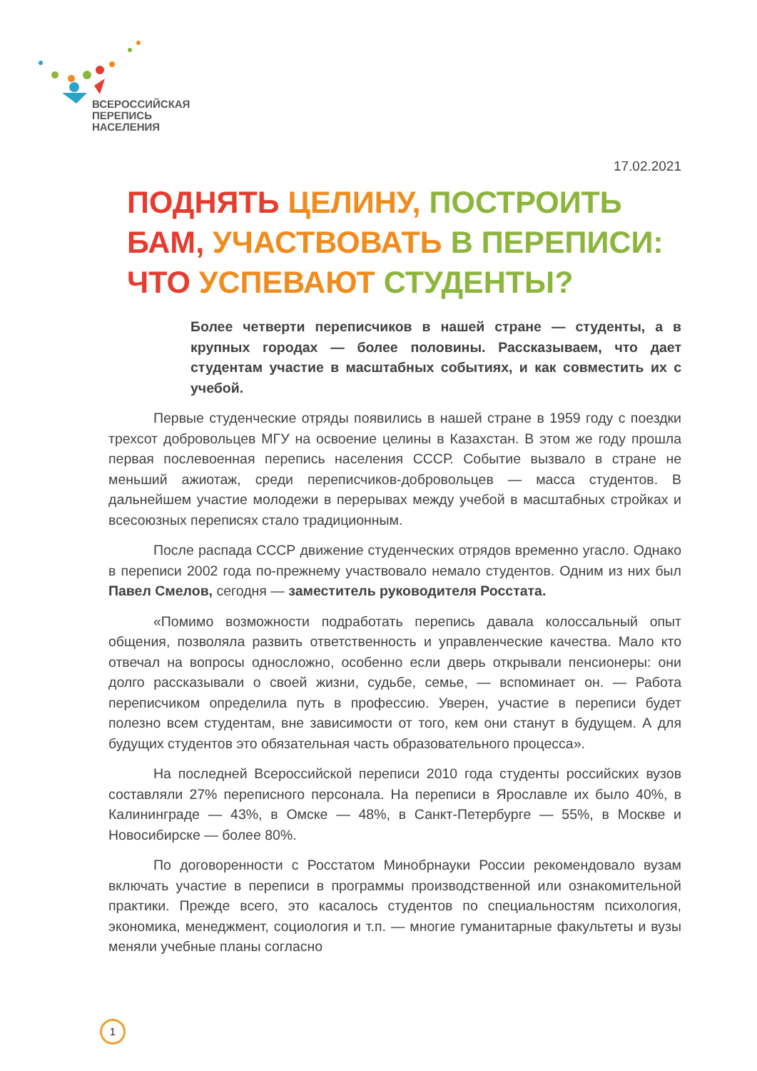ВСЕРОССИЙСКАЯ
ПЕРЕПИСЬ
НАСЕЛЕНИЯ
17.02.2021
ПОДНЯТЬ ЦЕЛИНУ, ПОСТРОИТЬ БАМ, УЧАСТВОВАТЬ В ПЕРЕПИСИ: ЧТО УСПЕВАЮТ СТУДЕНТЫ?
Более четверти переписчиков в нашей стране — студенты, а в крупных городах — более половины. Рассказываем, что дает студентам участие в масштабных событиях, и как совместить их с учебой.
Первые студенческие отряды появились в нашей стране в 1959 году с поездки трехсот добровольцев МГУ на освоение целины в Казахстан. В этом же году прошла первая послевоенная перепись населения СССР. Событие вызвало в стране не меньший ажиотаж, среди переписчиков-добровольцев — масса студентов. В дальнейшем участие молодежи в перерывах между учебой в масштабных стройках и всесоюзных переписях стало традиционным.
После распада СССР движение студенческих отрядов временно угасло. Однако в переписи 2002 года по-прежнему участвовало немало студентов. Одним из них был Павел Смелов, сегодня — заместитель руководителя Росстата.
«Помимо возможности подработать перепись давала колоссальный опыт общения, позволяла развить ответственность и управленческие качества. Мало кто отвечал на вопросы односложно, особенно если дверь открывали пенсионеры: они долго рассказывали о своей жизни, судьбе, семье, — вспоминает он. — Работа переписчиком определила путь в профессию. Уверен, участие в переписи будет полезно всем студентам, вне зависимости от того, кем они станут в будущем. А для будущих студентов это обязательная часть образовательного процесса».
На последней Всероссийской переписи 2010 года студенты российских вузов составляли 27% переписного персонала. На переписи в Ярославле их было 40%, в Калининграде — 43%, в Омске — 48%, в Санкт-Петербурге — 55%, в Москве и Новосибирске — более 80%.
По договоренности с Росстатом Минобрнауки России рекомендовало вузам включать участие в переписи в программы производственной или ознакомительной практики. Прежде всего, это касалось студентов по специальностям психология, экономика, менеджмент, социология и т.п. — многие гуманитарные факультеты и вузы меняли учебные планы согласно
1